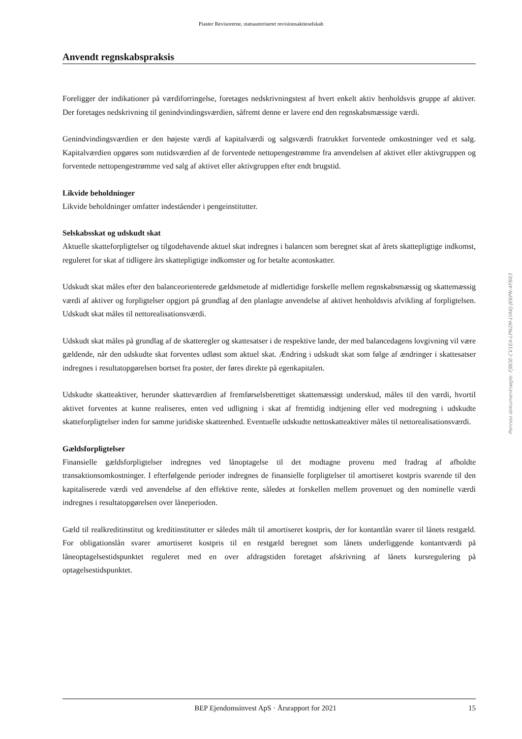Piaster Revisorerne, statsautoriseret revisionsaktieselskab
Anvendt regnskabspraksis
Foreligger der indikationer på værdiforringelse, foretages nedskrivningstest af hvert enkelt aktiv henholdsvis gruppe af aktiver. Der foretages nedskrivning til genindvindingsværdien, såfremt denne er lavere end den regnskabsmæssige værdi.
Genindvindingsværdien er den højeste værdi af kapitalværdi og salgsværdi fratrukket forventede omkostninger ved et salg. Kapitalværdien opgøres som nutidsværdien af de forventede nettopengestrømme fra anvendelsen af aktivet eller aktivgruppen og forventede nettopengestrømme ved salg af aktivet eller aktivgruppen efter endt brugstid.
Likvide beholdninger
Likvide beholdninger omfatter indeståender i pengeinstitutter.
Selskabsskat og udskudt skat
Aktuelle skatteforpligtelser og tilgodehavende aktuel skat indregnes i balancen som beregnet skat af årets skattepligtige indkomst, reguleret for skat af tidligere års skattepligtige indkomster og for betalte acontoskatter.
Udskudt skat måles efter den balanceorienterede gældsmetode af midlertidige forskelle mellem regnskabsmæssig og skattemæssig værdi af aktiver og forpligtelser opgjort på grundlag af den planlagte anvendelse af aktivet henholdsvis afvikling af forpligtelsen. Udskudt skat måles til nettorealisationsværdi.
Udskudt skat måles på grundlag af de skatteregler og skattesatser i de respektive lande, der med balancedagens lovgivning vil være gældende, når den udskudte skat forventes udløst som aktuel skat. Ændring i udskudt skat som følge af ændringer i skattesatser indregnes i resultatopgørelsen bortset fra poster, der føres direkte på egenkapitalen.
Udskudte skatteaktiver, herunder skatteværdien af fremførselsberettiget skattemæssigt underskud, måles til den værdi, hvortil aktivet forventes at kunne realiseres, enten ved udligning i skat af fremtidig indtjening eller ved modregning i udskudte skatteforpligtelser inden for samme juridiske skatteenhed. Eventuelle udskudte nettoskatteaktiver måles til nettorealisationsværdi.
Gældsforpligtelser
Finansielle gældsforpligtelser indregnes ved lånoptagelse til det modtagne provenu med fradrag af afholdte transaktionsomkostninger. I efterfølgende perioder indregnes de finansielle forpligtelser til amortiseret kostpris svarende til den kapitaliserede værdi ved anvendelse af den effektive rente, således at forskellen mellem provenuet og den nominelle værdi indregnes i resultatopgørelsen over låneperioden.
Gæld til realkreditinstitut og kreditinstitutter er således målt til amortiseret kostpris, der for kontantlån svarer til lånets restgæld. For obligationslån svarer amortiseret kostpris til en restgæld beregnet som lånets underliggende kontantværdi på låneoptagelsestidspunktet reguleret med en over afdragstiden foretaget afskrivning af lånets kursregulering på optagelsestidspunktet.
Penneo dokumentnøgle: FJBOE-CV1EA-LPN2M-LYAKJ-JE6PN-4FB83
BEP Ejendomsinvest ApS · Årsrapport for 2021 15